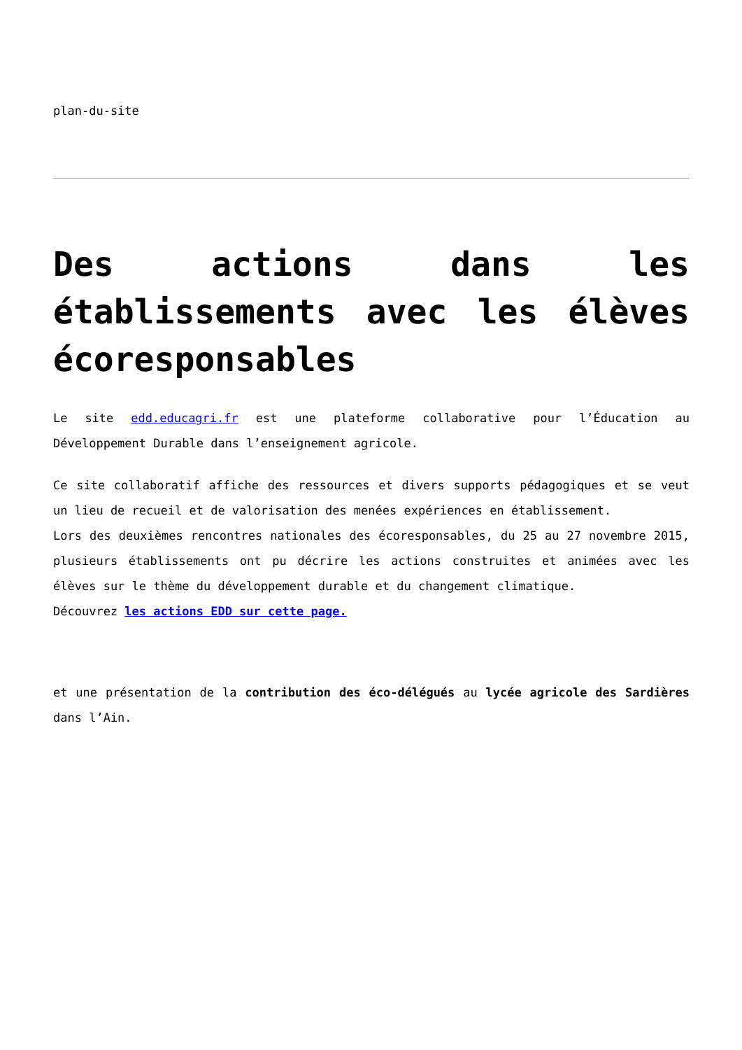plan-du-site
Des actions dans les établissements avec les élèves écoresponsables
Le site edd.educagri.fr est une plateforme collaborative pour l’Éducation au Développement Durable dans l’enseignement agricole.
Ce site collaboratif affiche des ressources et divers supports pédagogiques et se veut un lieu de recueil et de valorisation des menées expériences en établissement.
Lors des deuxièmes rencontres nationales des écoresponsables, du 25 au 27 novembre 2015, plusieurs établissements ont pu décrire les actions construites et animées avec les élèves sur le thème du développement durable et du changement climatique.
Découvrez les actions EDD sur cette page.
et une présentation de la contribution des éco-délégués au lycée agricole des Sardières dans l’Ain.